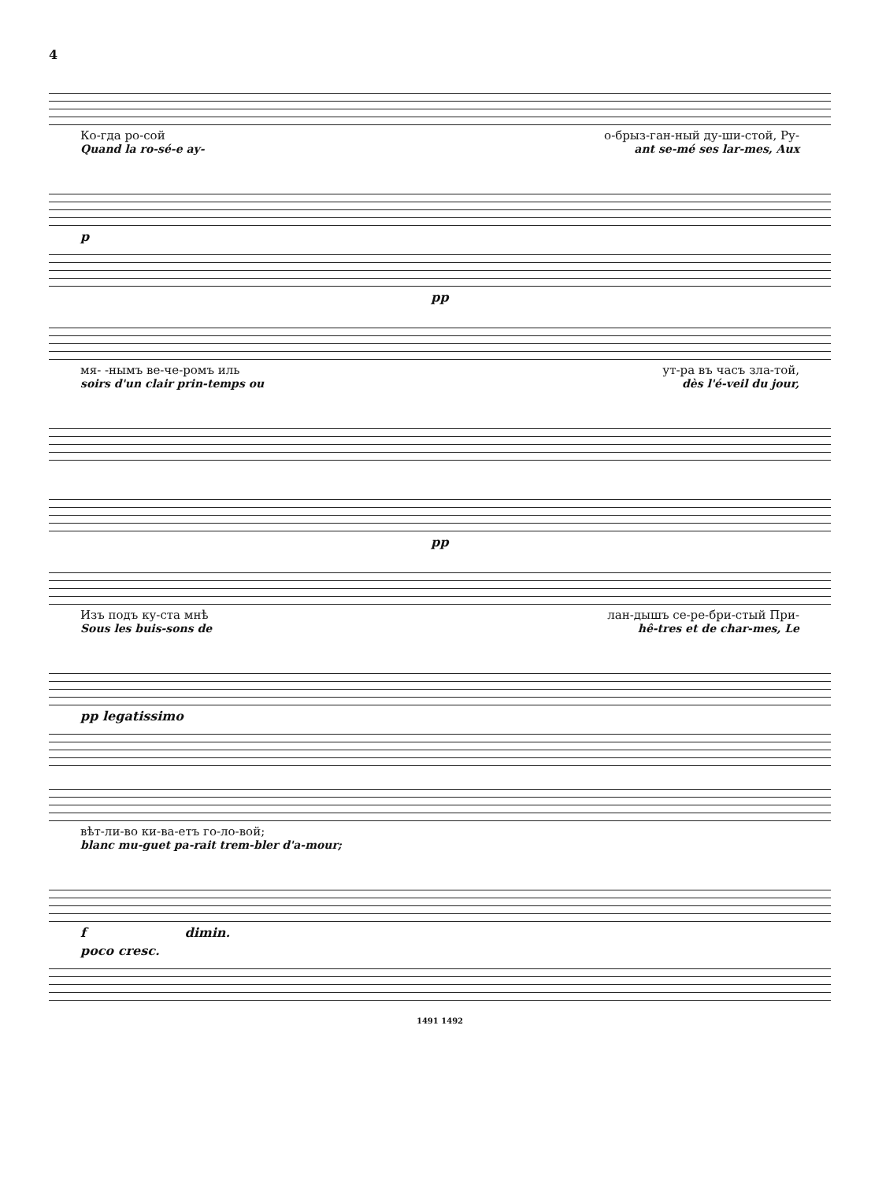4
Ко-гда ро-сой о-брыз-ган-ный ду-ши-стой, Ру-
Quand la ro-sé-e ay- ant se-mé ses lar-mes, Aux
p
pp
мя- -нымъ ве-че-ромъ иль ут-ра въ часъ зла-той,
soirs d'un clair prin-temps ou dès l'é-veil du jour,
pp
Изъ подъ ку-ста мнѣ лан-дышъ се-ре-бри-стый При-
Sous les buis-sons de hê-tres et de char-mes, Le
pp legatissimo
вѣт-ли-во ки-ва-етъ го-ло-вой;
blanc mu-guet pa-rait trem-bler d'a-mour;
f dimin.
poco cresc.
1491 1492